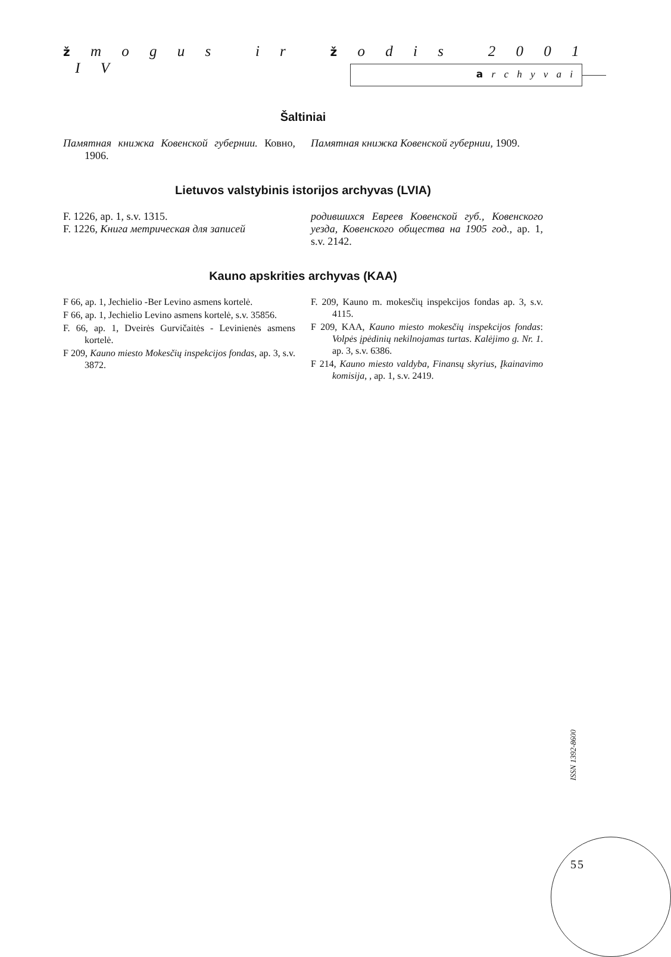ž m o g u s i r ž o d i s 2 0 0 1 I V
a r c h y v a i
Šaltiniai
Памятная книжка Ковенской губернии. Ковно, 1906.
Памятная книжка Ковенской губернии, 1909.
Lietuvos valstybinis istorijos archyvas (LVIA)
F. 1226, ap. 1, s.v. 1315.
F. 1226, Книга метрическая для записей
родившихся Евреев Ковенской губ., Ковенского уезда, Ковенского общества на 1905 год., ap. 1, s.v. 2142.
Kauno apskrities archyvas (KAA)
F 66, ap. 1, Jechielio -Ber Levino asmens kortelė.
F 66, ap. 1, Jechielio Levino asmens kortelė, s.v. 35856.
F. 66, ap. 1, Dveirės Gurvičaitės - Levinienės asmens kortelė.
F 209, Kauno miesto Mokesčių inspekcijos fondas, ap. 3, s.v. 3872.
F. 209, Kauno m. mokesčių inspekcijos fondas ap. 3, s.v. 4115.
F 209, KAA, Kauno miesto mokesčių inspekcijos fondas: Volpės įpėdinių nekilnojamas turtas. Kalėjimo g. Nr. 1. ap. 3, s.v. 6386.
F 214, Kauno miesto valdyba, Finansų skyrius, Įkainavimo komisija, , ap. 1, s.v. 2419.
ISSN 1392-8600
55